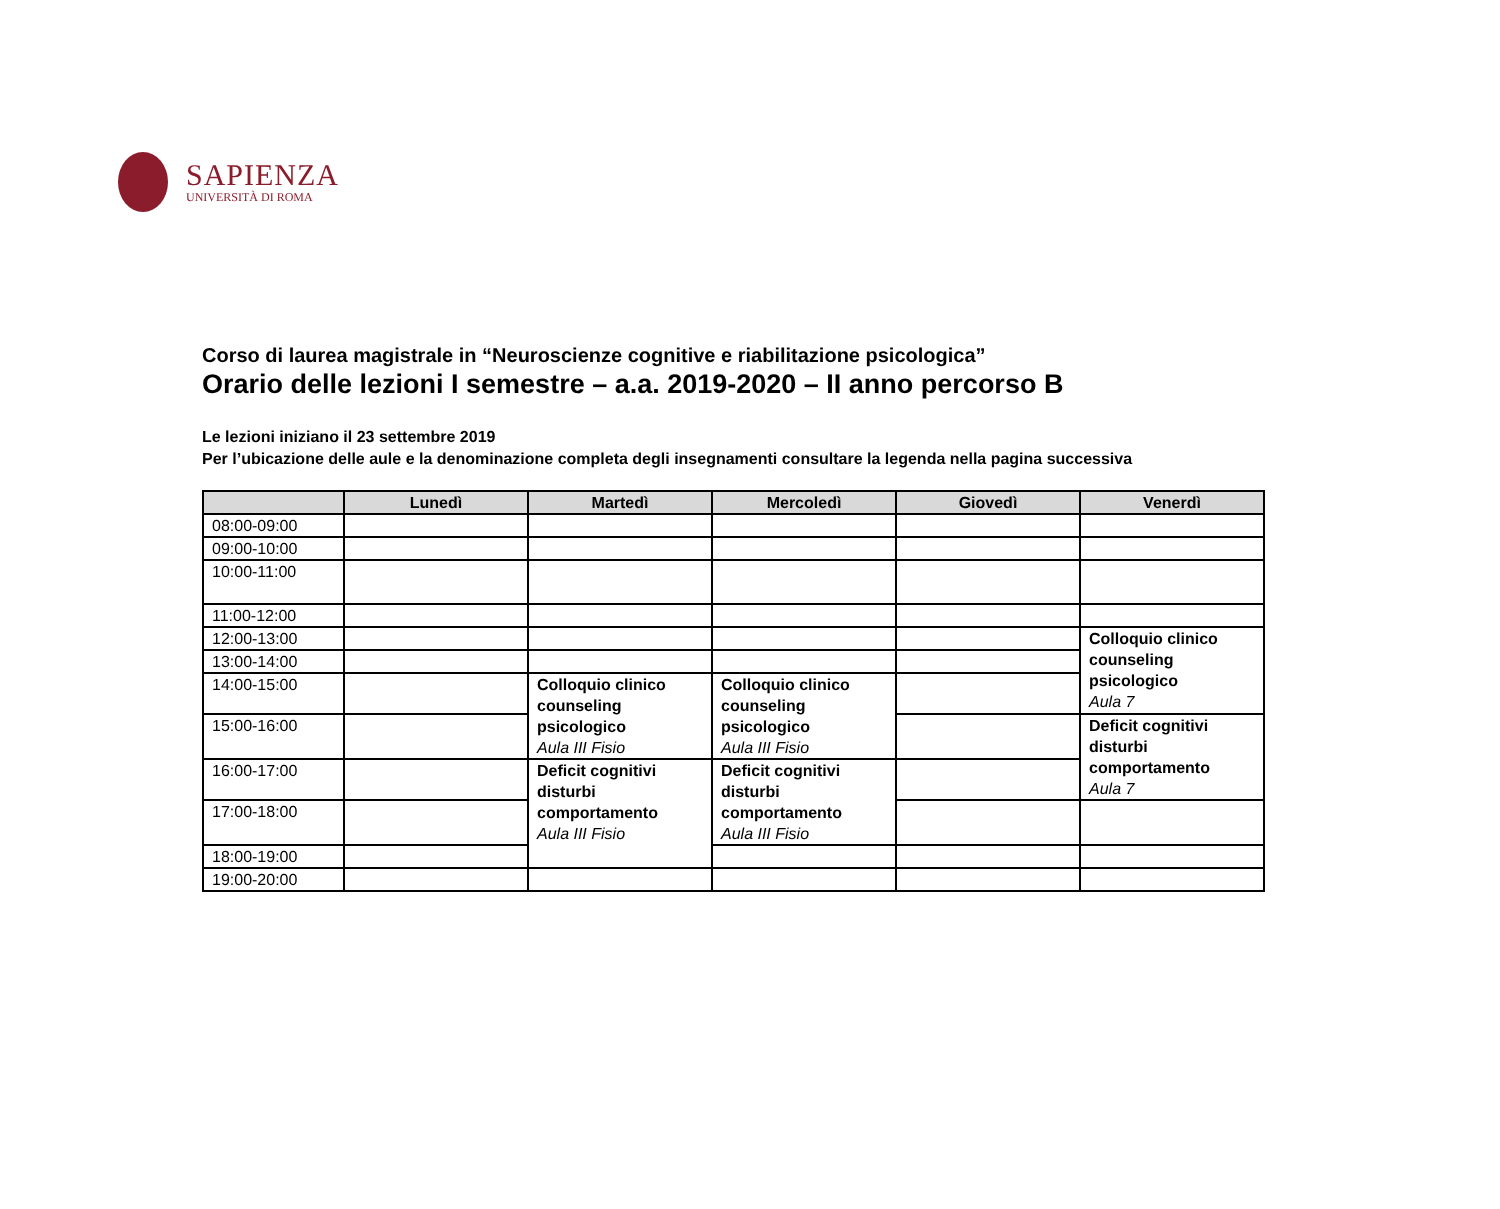SAPIENZA
UNIVERSITÀ DI ROMA
Corso di laurea magistrale in “Neuroscienze cognitive e riabilitazione psicologica”
Orario delle lezioni I semestre – a.a. 2019-2020 – II anno percorso B
Le lezioni iniziano il 23 settembre 2019
Per l’ubicazione delle aule e la denominazione completa degli insegnamenti consultare la legenda nella pagina successiva
| | Lunedì | Martedì | Mercoledì | Giovedì | Venerdì |
| --- | --- | --- | --- | --- | --- |
| 08:00-09:00 | | | | | |
| 09:00-10:00 | | | | | |
| 10:00-11:00 | | | | | |
| 11:00-12:00 | | | | | |
| 12:00-13:00 | | | | | Colloquio clinico counseling psicologico Aula 7 |
| 13:00-14:00 | | | | | |
| 14:00-15:00 | | Colloquio clinico counseling psicologico Aula III Fisio | Colloquio clinico counseling psicologico Aula III Fisio | | |
| 15:00-16:00 | | | | | Deficit cognitivi disturbi comportamento Aula 7 |
| 16:00-17:00 | | Deficit cognitivi disturbi comportamento Aula III Fisio | Deficit cognitivi disturbi comportamento Aula III Fisio | | |
| 17:00-18:00 | | | | | |
| 18:00-19:00 | | | | | |
| 19:00-20:00 | | | | | |